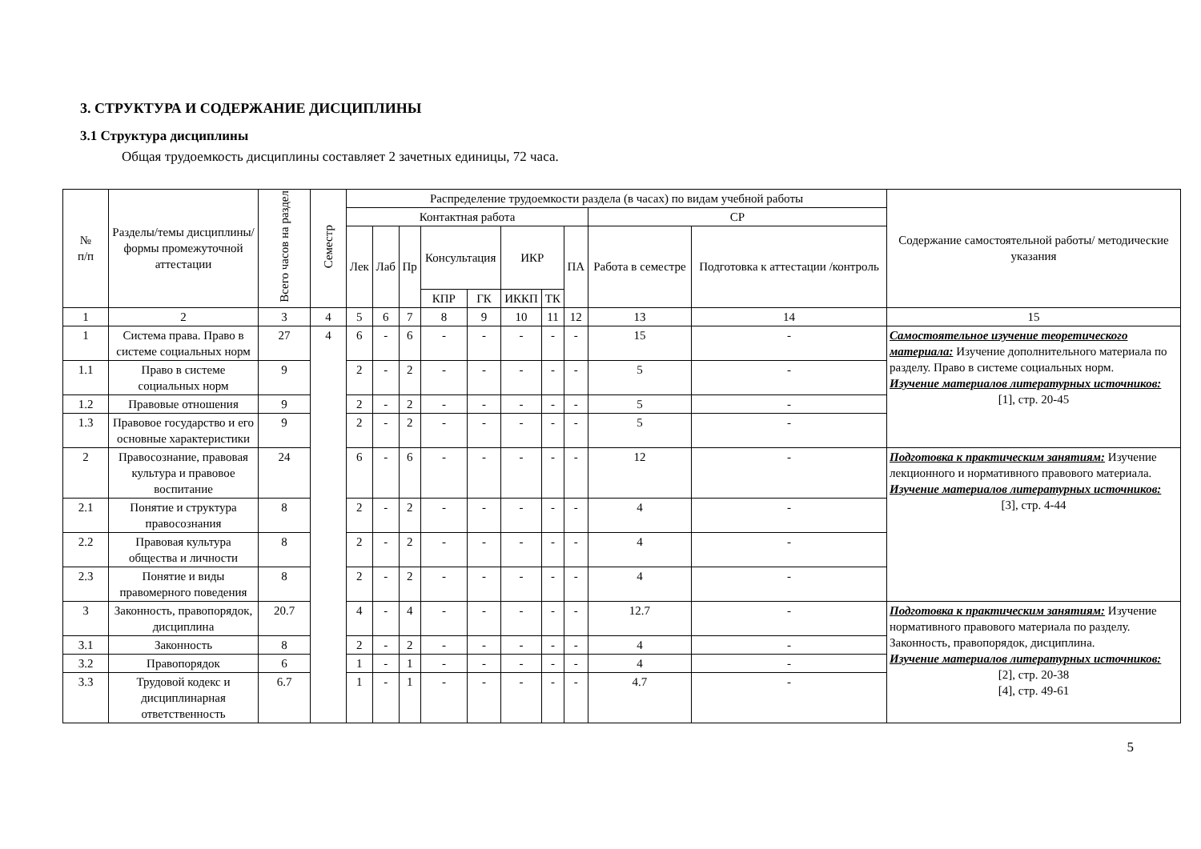3. СТРУКТУРА И СОДЕРЖАНИЕ ДИСЦИПЛИНЫ
3.1 Структура дисциплины
Общая трудоемкость дисциплины составляет 2 зачетных единицы, 72 часа.
| № п/п | Разделы/темы дисциплины/формы промежуточной аттестации | Всего часов на раздел | Семестр | Распределение трудоемкости раздела (в часах) по видам учебной работы | | | | | | | | | | Содержание самостоятельной работы/ методические указания |
| --- | --- | --- | --- | --- | --- | --- | --- | --- | --- | --- | --- | --- | --- | --- |
| | | | | Контактная работа | | | | | | | | СР | | |
| | | | | Лек | Лаб | Пр | Консультация | | ИКР | | ПА | Работа в семестре | Подготовка к аттестации /контроль | |
| | | | | | | | КПР | ГК | ИККП | ТК | | | | |
| 1 | 2 | 3 | 4 | 5 | 6 | 7 | 8 | 9 | 10 | 11 | 12 | 13 | 14 | 15 |
| 1 | Система права. Право в системе социальных норм | 27 | 4 | 6 | - | 6 | - | - | - | - | - | 15 | - | Самостоятельное изучение теоретического материала: Изучение дополнительного материала по разделу. Право в системе социальных норм. Изучение материалов литературных источников: [1], стр. 20-45 |
| 1.1 | Право в системе социальных норм | 9 | | 2 | - | 2 | - | - | - | - | - | 5 | - | |
| 1.2 | Правовые отношения | 9 | | 2 | - | 2 | - | - | - | - | - | 5 | - | |
| 1.3 | Правовое государство и его основные характеристики | 9 | | 2 | - | 2 | - | - | - | - | - | 5 | - | |
| 2 | Правосознание, правовая культура и правовое воспитание | 24 | | 6 | - | 6 | - | - | - | - | - | 12 | - | Подготовка к практическим занятиям: Изучение лекционного и нормативного правового материала. Изучение материалов литературных источников: [3], стр. 4-44 |
| 2.1 | Понятие и структура правосознания | 8 | | 2 | - | 2 | - | - | - | - | - | 4 | - | |
| 2.2 | Правовая культура общества и личности | 8 | | 2 | - | 2 | - | - | - | - | - | 4 | - | |
| 2.3 | Понятие и виды правомерного поведения | 8 | | 2 | - | 2 | - | - | - | - | - | 4 | - | |
| 3 | Законность, правопорядок, дисциплина | 20.7 | | 4 | - | 4 | - | - | - | - | - | 12.7 | - | Подготовка к практическим занятиям: Изучение нормативного правового материала по разделу. Законность, правопорядок, дисциплина. Изучение материалов литературных источников: [2], стр. 20-38 [4], стр. 49-61 |
| 3.1 | Законность | 8 | | 2 | - | 2 | - | - | - | - | - | 4 | - | |
| 3.2 | Правопорядок | 6 | | 1 | - | 1 | - | - | - | - | - | 4 | - | |
| 3.3 | Трудовой кодекс и дисциплинарная ответственность | 6.7 | | 1 | - | 1 | - | - | - | - | - | 4.7 | - | |
5